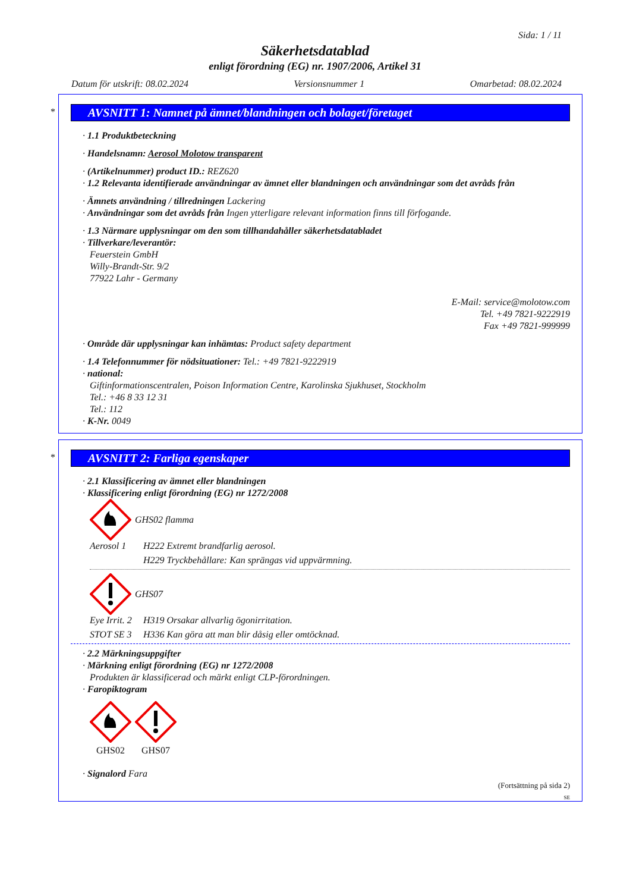Sida: 1 / 11
Säkerhetsdatablad
enligt förordning (EG) nr. 1907/2006, Artikel 31
Datum för utskrift: 08.02.2024 Versionsnummer 1 Omarbetad: 08.02.2024
*
AVSNITT 1: Namnet på ämnet/blandningen och bolaget/företaget
· 1.1 Produktbeteckning
· Handelsnamn: Aerosol Molotow transparent
· (Artikelnummer) product ID.: REZ620
· 1.2 Relevanta identifierade användningar av ämnet eller blandningen och användningar som det avråds från
· Ämnets användning / tillredningen Lackering
· Användningar som det avråds från Ingen ytterligare relevant information finns till förfogande.
· 1.3 Närmare upplysningar om den som tillhandahåller säkerhetsdatabladet
· Tillverkare/leverantör:
Feuerstein GmbH
Willy-Brandt-Str. 9/2
77922 Lahr - Germany
E-Mail: service@molotow.com
Tel. +49 7821-9222919
Fax +49 7821-999999
· Område där upplysningar kan inhämtas: Product safety department
· 1.4 Telefonnummer för nödsituationer: Tel.: +49 7821-9222919
· national:
Giftinformationscentralen, Poison Information Centre, Karolinska Sjukhuset, Stockholm
Tel.: +46 8 33 12 31
Tel.: 112
· K-Nr. 0049
*
AVSNITT 2: Farliga egenskaper
· 2.1 Klassificering av ämnet eller blandningen
· Klassificering enligt förordning (EG) nr 1272/2008
GHS02 flamma
Aerosol 1 H222 Extremt brandfarlig aerosol. H229 Tryckbehållare: Kan sprängas vid uppvärmning.
GHS07
Eye Irrit. 2 H319 Orsakar allvarlig ögonirritation. STOT SE 3 H336 Kan göra att man blir dåsig eller omtöcknad.
· 2.2 Märkningsuppgifter
· Märkning enligt förordning (EG) nr 1272/2008
Produkten är klassificerad och märkt enligt CLP-förordningen.
· Faropiktogram
GHS02 GHS07
· Signalord Fara
(Fortsättning på sida 2)
SE